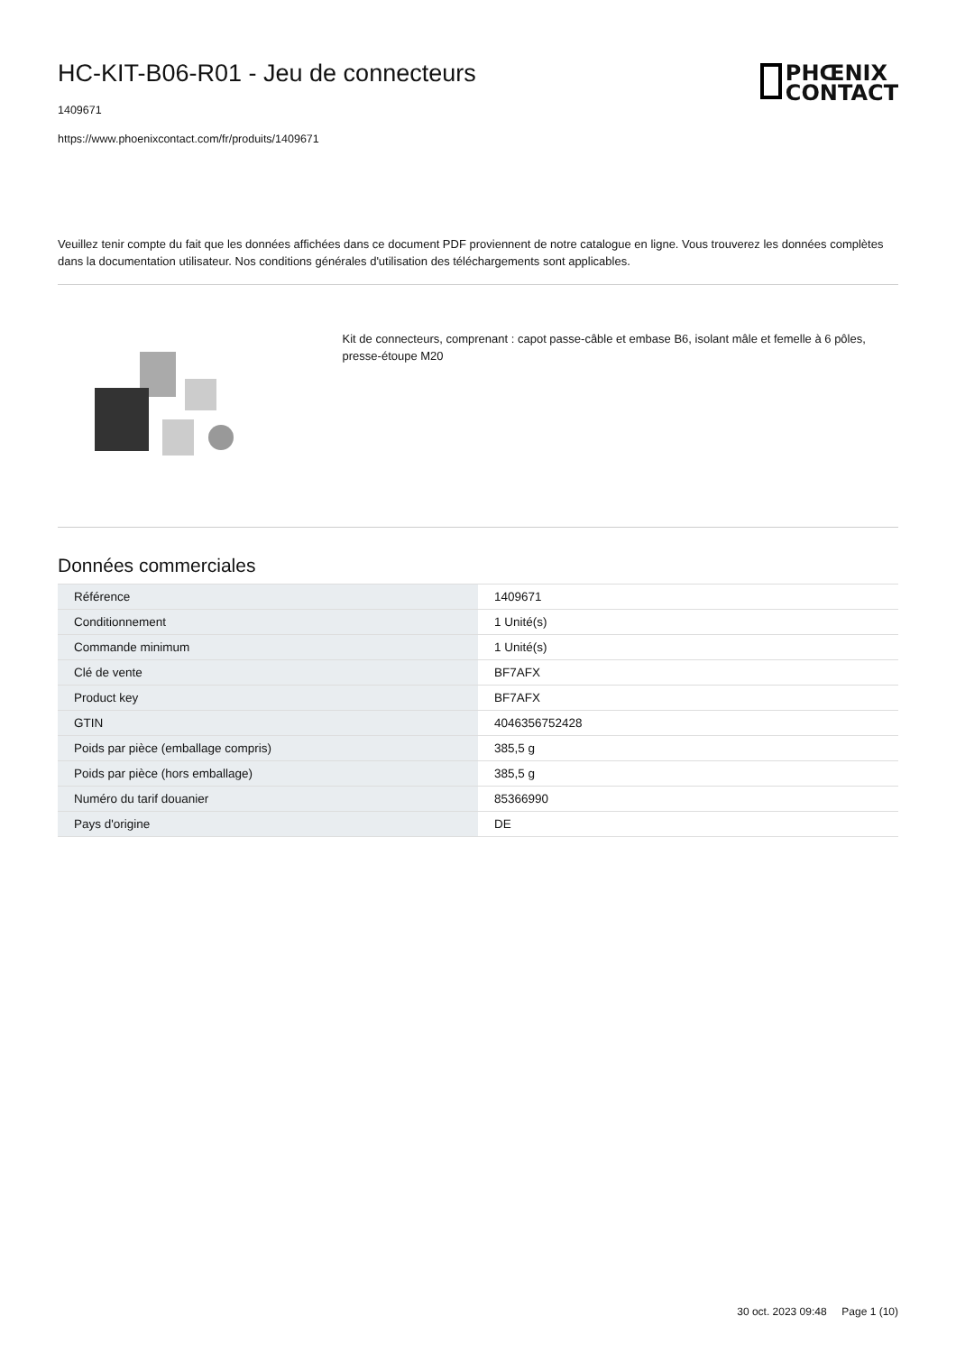HC-KIT-B06-R01 - Jeu de connecteurs
1409671
https://www.phoenixcontact.com/fr/produits/1409671
PHŒNIX
CONTACT
Veuillez tenir compte du fait que les données affichées dans ce document PDF proviennent de notre catalogue en ligne. Vous trouverez les données complètes dans la documentation utilisateur. Nos conditions générales d'utilisation des téléchargements sont applicables.
Kit de connecteurs, comprenant : capot passe-câble et embase B6, isolant mâle et femelle à 6 pôles, presse-étoupe M20
Données commerciales
| Référence | 1409671 |
| Conditionnement | 1 Unité(s) |
| Commande minimum | 1 Unité(s) |
| Clé de vente | BF7AFX |
| Product key | BF7AFX |
| GTIN | 4046356752428 |
| Poids par pièce (emballage compris) | 385,5 g |
| Poids par pièce (hors emballage) | 385,5 g |
| Numéro du tarif douanier | 85366990 |
| Pays d'origine | DE |
30 oct. 2023 09:48 Page 1 (10)